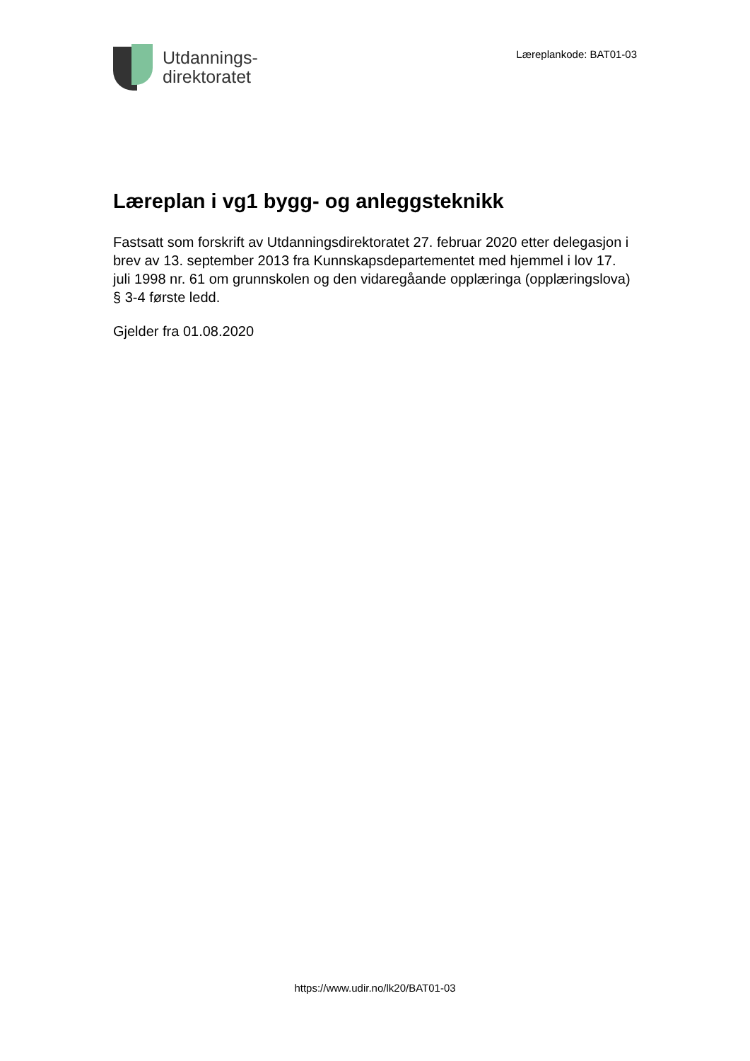Utdannings-
direktoratet
Læreplankode: BAT01-03
Læreplan i vg1 bygg- og anleggsteknikk
Fastsatt som forskrift av Utdanningsdirektoratet 27. februar 2020 etter delegasjon i brev av 13. september 2013 fra Kunnskapsdepartementet med hjemmel i lov 17. juli 1998 nr. 61 om grunnskolen og den vidaregåande opplæringa (opplæringslova) § 3-4 første ledd.
Gjelder fra 01.08.2020
https://www.udir.no/lk20/BAT01-03